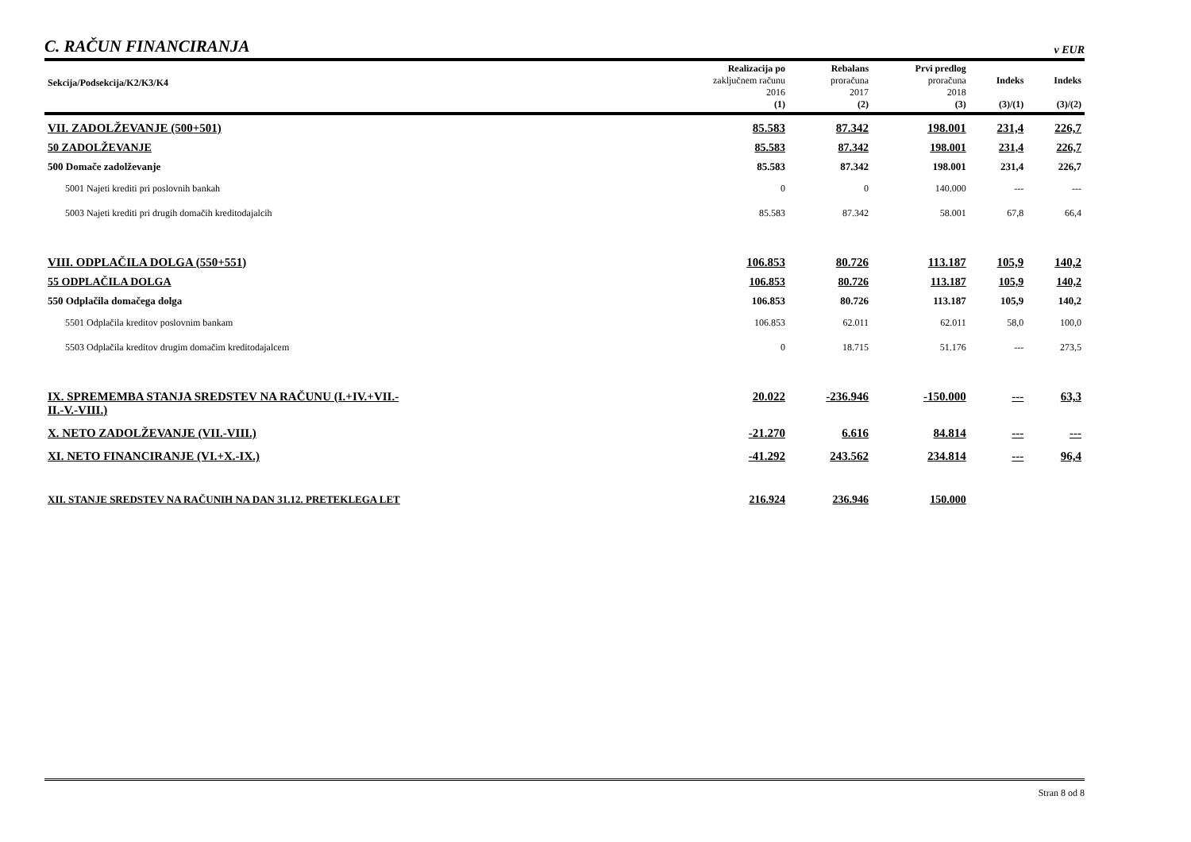C. RAČUN FINANCIRANJA
v EUR
| Sekcija/Podsekcija/K2/K3/K4 | Realizacija po zaključnem računu 2016 (1) | Rebalans proračuna 2017 (2) | Prvi predlog proračuna 2018 (3) | Indeks (3)/(1) | Indeks (3)/(2) |
| --- | --- | --- | --- | --- | --- |
| VII. ZADOLŽEVANJE (500+501) | 85.583 | 87.342 | 198.001 | 231,4 | 226,7 |
| 50 ZADOLŽEVANJE | 85.583 | 87.342 | 198.001 | 231,4 | 226,7 |
| 500 Domače zadolževanje | 85.583 | 87.342 | 198.001 | 231,4 | 226,7 |
| 5001 Najeti krediti pri poslovnih bankah | 0 | 0 | 140.000 | --- | --- |
| 5003 Najeti krediti pri drugih domačih kreditodajalcih | 85.583 | 87.342 | 58.001 | 67,8 | 66,4 |
| VIII. ODPLAČILA DOLGA (550+551) | 106.853 | 80.726 | 113.187 | 105,9 | 140,2 |
| 55 ODPLAČILA DOLGA | 106.853 | 80.726 | 113.187 | 105,9 | 140,2 |
| 550 Odplačila domačega dolga | 106.853 | 80.726 | 113.187 | 105,9 | 140,2 |
| 5501 Odplačila kreditov poslovnim bankam | 106.853 | 62.011 | 62.011 | 58,0 | 100,0 |
| 5503 Odplačila kreditov drugim domačim kreditodajalcem | 0 | 18.715 | 51.176 | --- | 273,5 |
| IX. SPREMEMBA STANJA SREDSTEV NA RAČUNU (I.+IV.+VII.- II.-V.-VIII.) | 20.022 | -236.946 | -150.000 | --- | 63,3 |
| X. NETO ZADOLŽEVANJE (VII.-VIII.) | -21.270 | 6.616 | 84.814 | --- | --- |
| XI. NETO FINANCIRANJE (VI.+X.-IX.) | -41.292 | 243.562 | 234.814 | --- | 96,4 |
| XII. STANJE SREDSTEV NA RAČUNIH NA DAN 31.12. PRETEKLEGA LET | 216.924 | 236.946 | 150.000 | | |
Stran 8 od 8